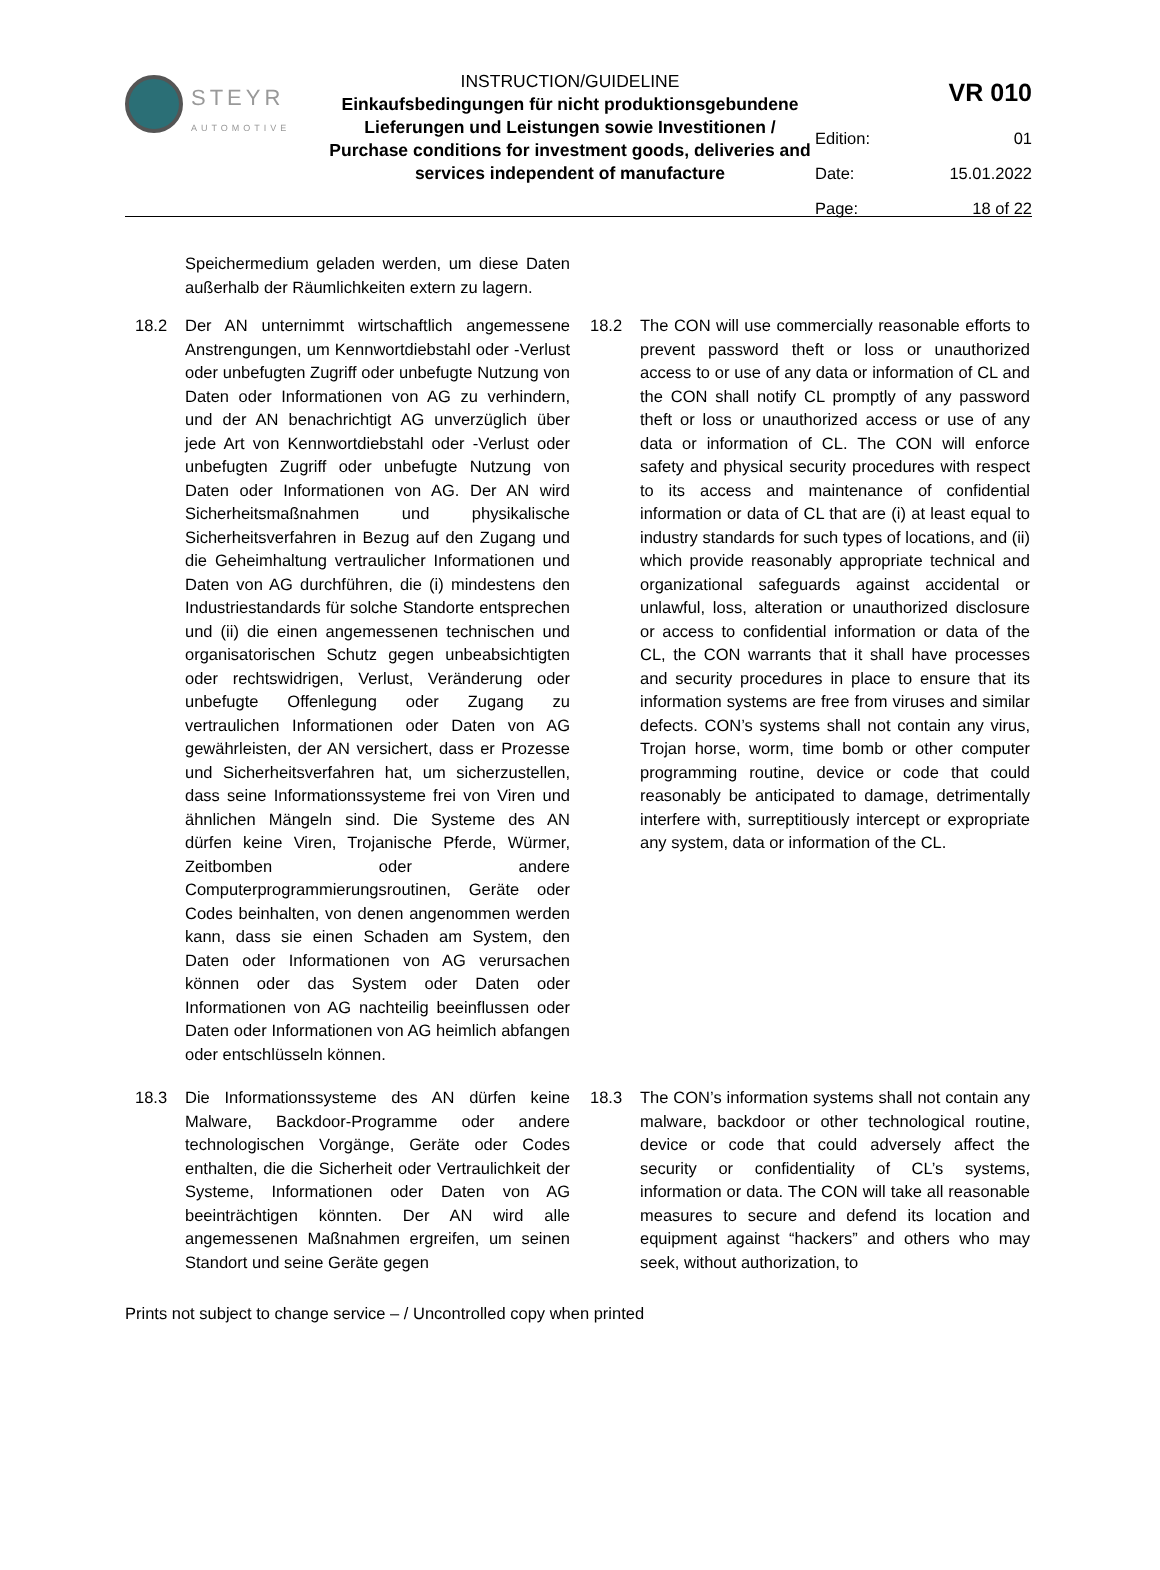STEYR
AUTOMOTIVE
INSTRUCTION/GUIDELINE
Einkaufsbedingungen für nicht produktionsgebundene Lieferungen und Leistungen sowie Investitionen / Purchase conditions for investment goods, deliveries and services independent of manufacture
VR 010
| Edition: | 01 |
| Date: | 15.01.2022 |
| Page: | 18 of 22 |
Speichermedium geladen werden, um diese Daten außerhalb der Räumlichkeiten extern zu lagern.
18.2 Der AN unternimmt wirtschaftlich angemessene Anstrengungen, um Kennwortdiebstahl oder -Verlust oder unbefugten Zugriff oder unbefugte Nutzung von Daten oder Informationen von AG zu verhindern, und der AN benachrichtigt AG unverzüglich über jede Art von Kennwortdiebstahl oder -Verlust oder unbefugten Zugriff oder unbefugte Nutzung von Daten oder Informationen von AG. Der AN wird Sicherheitsmaßnahmen und physikalische Sicherheitsverfahren in Bezug auf den Zugang und die Geheimhaltung vertraulicher Informationen und Daten von AG durchführen, die (i) mindestens den Industriestandards für solche Standorte entsprechen und (ii) die einen angemessenen technischen und organisatorischen Schutz gegen unbeabsichtigten oder rechtswidrigen, Verlust, Veränderung oder unbefugte Offenlegung oder Zugang zu vertraulichen Informationen oder Daten von AG gewährleisten, der AN versichert, dass er Prozesse und Sicherheitsverfahren hat, um sicherzustellen, dass seine Informationssysteme frei von Viren und ähnlichen Mängeln sind. Die Systeme des AN dürfen keine Viren, Trojanische Pferde, Würmer, Zeitbomben oder andere Computerprogrammierungsroutinen, Geräte oder Codes beinhalten, von denen angenommen werden kann, dass sie einen Schaden am System, den Daten oder Informationen von AG verursachen können oder das System oder Daten oder Informationen von AG nachteilig beeinflussen oder Daten oder Informationen von AG heimlich abfangen oder entschlüsseln können.
18.2 The CON will use commercially reasonable efforts to prevent password theft or loss or unauthorized access to or use of any data or information of CL and the CON shall notify CL promptly of any password theft or loss or unauthorized access or use of any data or information of CL. The CON will enforce safety and physical security procedures with respect to its access and maintenance of confidential information or data of CL that are (i) at least equal to industry standards for such types of locations, and (ii) which provide reasonably appropriate technical and organizational safeguards against accidental or unlawful, loss, alteration or unauthorized disclosure or access to confidential information or data of the CL, the CON warrants that it shall have processes and security procedures in place to ensure that its information systems are free from viruses and similar defects. CON’s systems shall not contain any virus, Trojan horse, worm, time bomb or other computer programming routine, device or code that could reasonably be anticipated to damage, detrimentally interfere with, surreptitiously intercept or expropriate any system, data or information of the CL.
18.3 Die Informationssysteme des AN dürfen keine Malware, Backdoor-Programme oder andere technologischen Vorgänge, Geräte oder Codes enthalten, die die Sicherheit oder Vertraulichkeit der Systeme, Informationen oder Daten von AG beeinträchtigen könnten. Der AN wird alle angemessenen Maßnahmen ergreifen, um seinen Standort und seine Geräte gegen
18.3 The CON’s information systems shall not contain any malware, backdoor or other technological routine, device or code that could adversely affect the security or confidentiality of CL’s systems, information or data. The CON will take all reasonable measures to secure and defend its location and equipment against “hackers” and others who may seek, without authorization, to
Prints not subject to change service – / Uncontrolled copy when printed